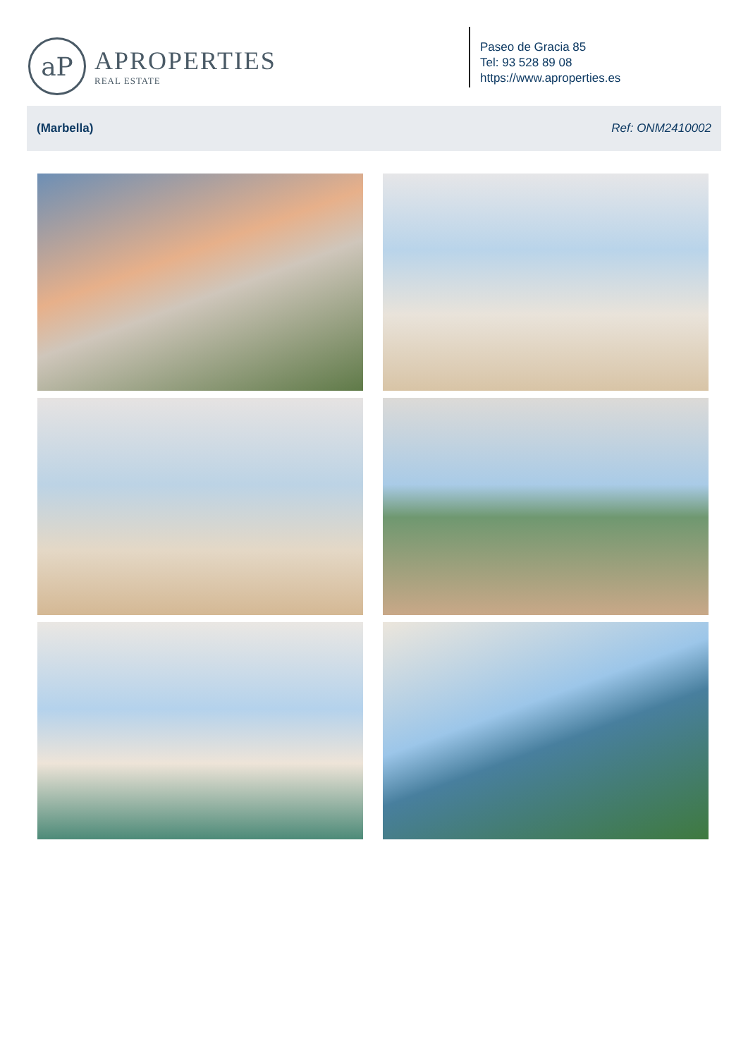aP
APROPERTIES
REAL ESTATE
Paseo de Gracia 85
Tel: 93 528 89 08
https://www.aproperties.es
(Marbella) Ref: ONM2410002